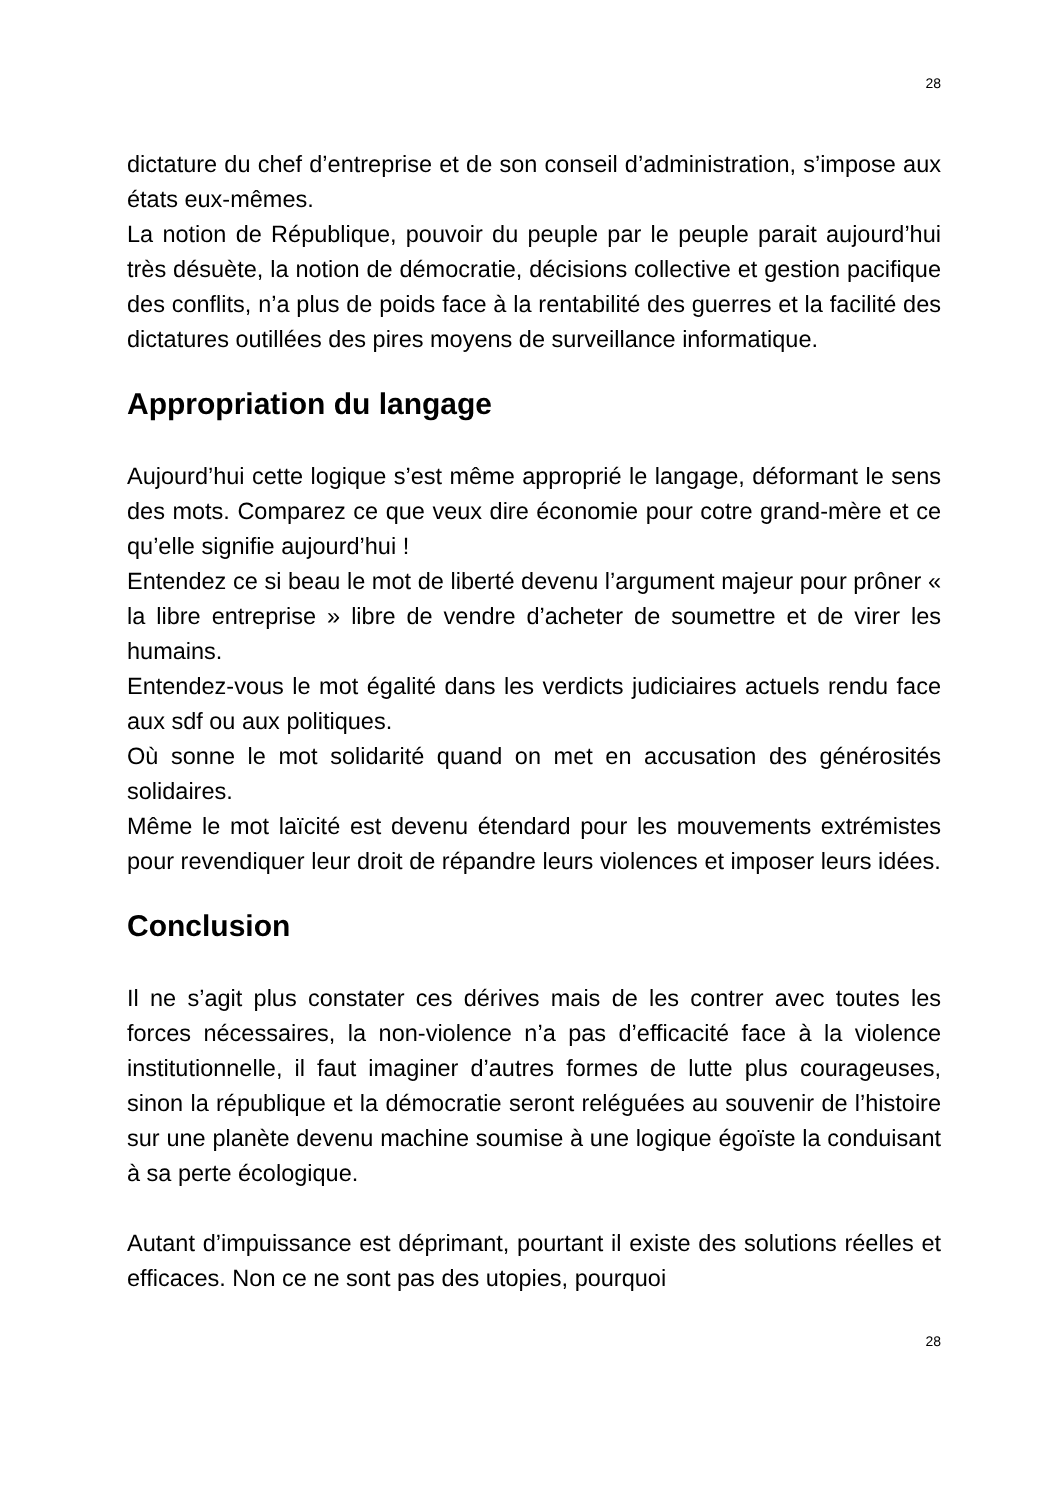28
dictature du chef d’entreprise et de son conseil d’administration, s’impose aux états eux-mêmes.
La notion de République, pouvoir du peuple par le peuple parait aujourd’hui très désuète, la notion de démocratie, décisions collective et gestion pacifique des conflits, n’a plus de poids face à la rentabilité des guerres et la facilité des dictatures outillées des pires moyens de surveillance informatique.
Appropriation du langage
Aujourd’hui cette logique s’est même approprié le langage, déformant le sens des mots. Comparez ce que veux dire économie pour cotre grand-mère et ce qu’elle signifie aujourd’hui !
Entendez ce si beau le mot de liberté devenu l’argument majeur pour prôner « la libre entreprise » libre de vendre d’acheter de soumettre et de virer les humains.
Entendez-vous le mot égalité dans les verdicts judiciaires actuels rendu face aux sdf ou aux politiques.
Où sonne le mot solidarité quand on met en accusation des générosités solidaires.
Même le mot laïcité est devenu étendard pour les mouvements extrémistes pour revendiquer leur droit de répandre leurs violences et imposer leurs idées.
Conclusion
Il ne s’agit plus constater ces dérives mais de les contrer avec toutes les forces nécessaires, la non-violence n’a pas d’efficacité face à la violence institutionnelle, il faut imaginer d’autres formes de lutte plus courageuses, sinon la république et la démocratie seront reléguées au souvenir de l’histoire sur une planète devenu machine soumise à une logique égoïste la conduisant à sa perte écologique.
Autant d’impuissance est déprimant, pourtant il existe des solutions réelles et efficaces. Non ce ne sont pas des utopies, pourquoi
28